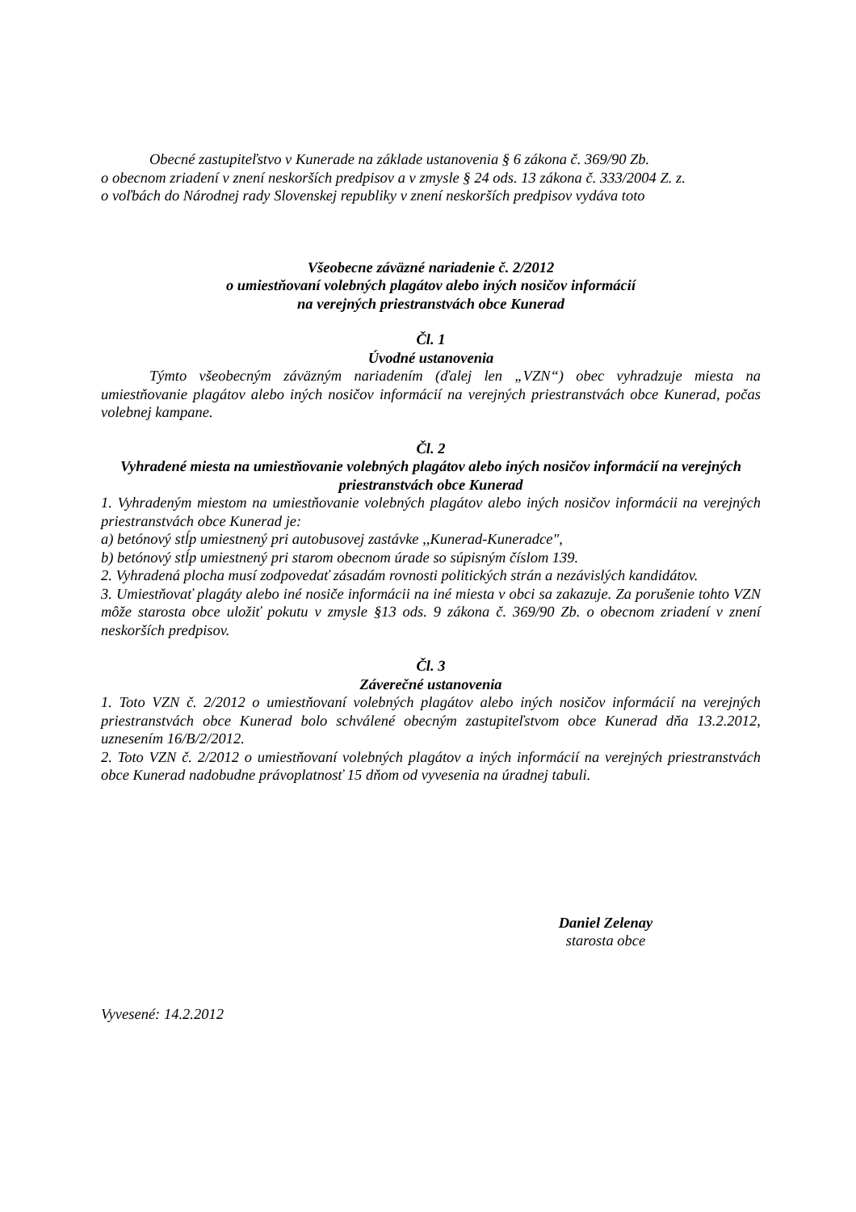Obecné zastupiteľstvo v Kunerade na základe ustanovenia § 6 zákona č. 369/90 Zb.
o obecnom zriadení v znení neskorších predpisov a v zmysle § 24 ods. 13 zákona č. 333/2004 Z. z.
o voľbách do Národnej rady Slovenskej republiky v znení neskorších predpisov vydáva toto
Všeobecne záväzné nariadenie č. 2/2012
o umiestňovaní volebných plagátov alebo iných nosičov informácií
na verejných priestranstvách obce Kunerad
Čl. 1
Úvodné ustanovenia
Týmto všeobecným záväzným nariadením (ďalej len „VZN“) obec vyhradzuje miesta na umiestňovanie plagátov alebo iných nosičov informácií na verejných priestranstvách obce Kunerad, počas volebnej kampane.
Čl. 2
Vyhradené miesta na umiestňovanie volebných plagátov alebo iných nosičov informácií na verejných priestranstvách obce Kunerad
1. Vyhradeným miestom na umiestňovanie volebných plagátov alebo iných nosičov informácii na verejných priestranstvách obce Kunerad je:
a) betónový stĺp umiestnený pri autobusovej zastávke ,,Kunerad-Kuneradce",
b) betónový stĺp umiestnený pri starom obecnom úrade so súpisným číslom 139.
2. Vyhradená plocha musí zodpovedať zásadám rovnosti politických strán a nezávislých kandidátov.
3. Umiestňovať plagáty alebo iné nosiče informácii na iné miesta v obci sa zakazuje. Za porušenie tohto VZN môže starosta obce uložiť pokutu v zmysle §13 ods. 9 zákona č. 369/90 Zb. o obecnom zriadení v znení neskorších predpisov.
Čl. 3
Záverečné ustanovenia
1. Toto VZN č. 2/2012 o umiestňovaní volebných plagátov alebo iných nosičov informácií na verejných priestranstvách obce Kunerad bolo schválené obecným zastupiteľstvom obce Kunerad dňa 13.2.2012, uznesením 16/B/2/2012.
2. Toto VZN č. 2/2012 o umiestňovaní volebných plagátov a iných informácií na verejných priestranstvách obce Kunerad nadobudne právoplatnosť 15 dňom od vyvesenia na úradnej tabuli.
Daniel Zelenay
starosta obce
Vyvesené: 14.2.2012